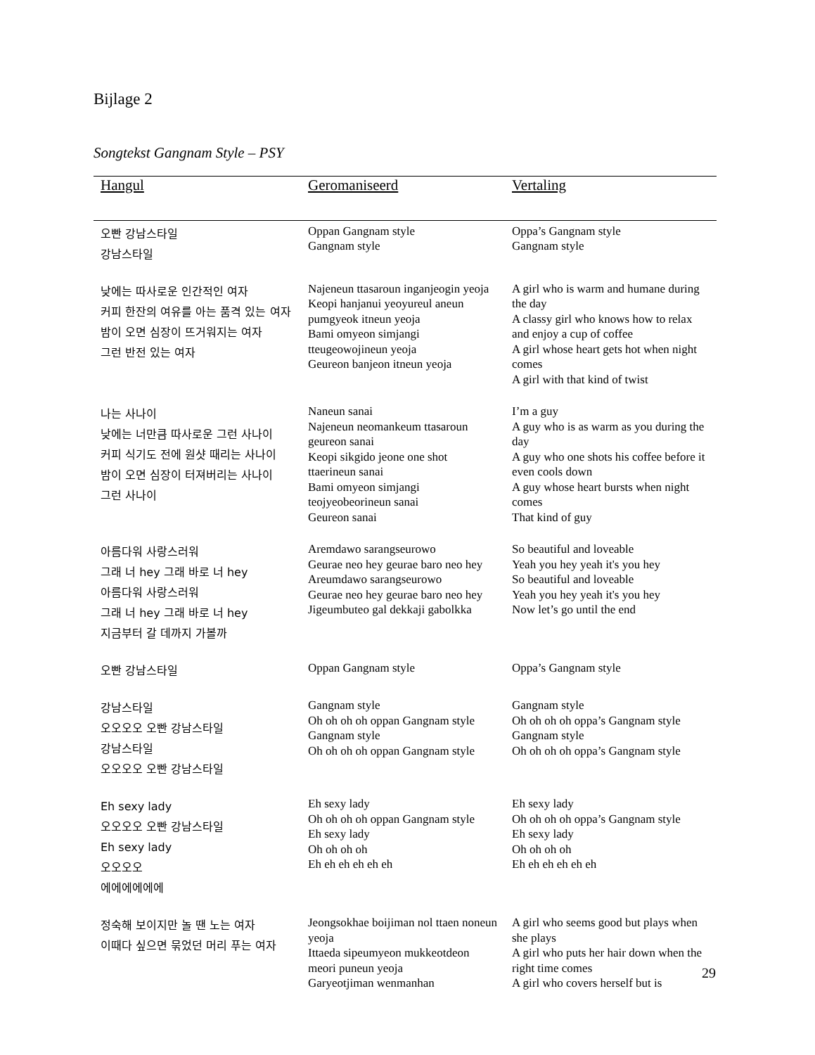Bijlage 2
Songtekst Gangnam Style – PSY
| Hangul | Geromaniseerd | Vertaling |
| --- | --- | --- |
| 오빤 강남스타일 강남스타일 | Oppan Gangnam style Gangnam style | Oppa’s Gangnam style Gangnam style |
| 낮에는 따사로운 인간적인 여자 커피 한잔의 여유를 아는 품격 있는 여자 밤이 오면 심장이 뜨거워지는 여자 그런 반전 있는 여자 | Najeneun ttasaroun inganjeogin yeoja Keopi hanjanui yeoyureul aneun pumgyeok itneun yeoja Bami omyeon simjangi tteugeowojineun yeoja Geureon banjeon itneun yeoja | A girl who is warm and humane during the day A classy girl who knows how to relax and enjoy a cup of coffee A girl whose heart gets hot when night comes A girl with that kind of twist |
| 나는 사나이 낮에는 너만큼 따사로운 그런 사나이 커피 식기도 전에 원샷 때리는 사나이 밤이 오면 심장이 터져버리는 사나이 그런 사나이 | Naneun sanai Najeneun neomankeum ttasaroun geureon sanai Keopi sikgido jeone one shot ttaerineun sanai Bami omyeon simjangi teojyeobeorineun sanai Geureon sanai | I’m a guy A guy who is as warm as you during the day A guy who one shots his coffee before it even cools down A guy whose heart bursts when night comes That kind of guy |
| 아름다워 사랑스러워 그래 너 hey 그래 바로 너 hey 아름다워 사랑스러워 그래 너 hey 그래 바로 너 hey 지금부터 갈 데까지 가볼까 | Aremdawo sarangseurowo Geurae neo hey geurae baro neo hey Areumdawo sarangseurowo Geurae neo hey geurae baro neo hey Jigeumbuteo gal dekkaji gabolkka | So beautiful and loveable Yeah you hey yeah it's you hey So beautiful and loveable Yeah you hey yeah it's you hey Now let’s go until the end |
| 오빤 강남스타일 | Oppan Gangnam style | Oppa’s Gangnam style |
| 강남스타일 오오오오 오빤 강남스타일 강남스타일 오오오오 오빤 강남스타일 | Gangnam style Oh oh oh oh oppan Gangnam style Gangnam style Oh oh oh oh oppan Gangnam style | Gangnam style Oh oh oh oh oppa’s Gangnam style Gangnam style Oh oh oh oh oppa’s Gangnam style |
| Eh sexy lady 오오오오 오빤 강남스타일 Eh sexy lady 오오오오 에에에에에에 | Eh sexy lady Oh oh oh oh oppan Gangnam style Eh sexy lady Oh oh oh oh Eh eh eh eh eh eh | Eh sexy lady Oh oh oh oh oppa’s Gangnam style Eh sexy lady Oh oh oh oh Eh eh eh eh eh eh |
| 정숙해 보이지만 놀 땐 노는 여자 이때다 싶으면 묶었던 머리 푸는 여자 | Jeongsokhae boijiman nol ttaen noneun yeoja Ittaeda sipeumyeon mukkeotdeon meori puneun yeoja Garyeotjiman wenmanhan | A girl who seems good but plays when she plays A girl who puts her hair down when the right time comes A girl who covers herself but is |
29